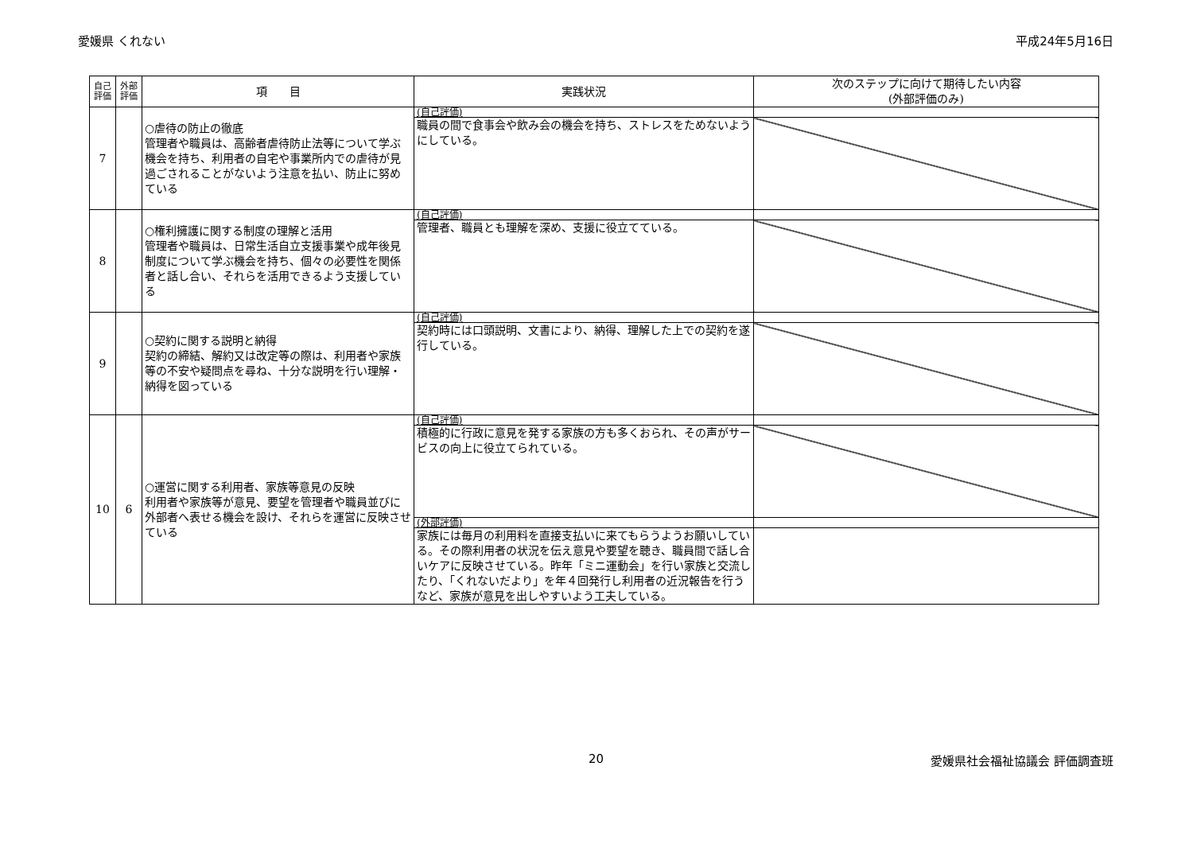愛媛県 くれない 平成24年5月16日
| 自己 評価 | 外部 評価 | 項 目 | 実践状況 | 次のステップに向けて期待したい内容 (外部評価のみ) |
| --- | --- | --- | --- | --- |
| 7 | | ○虐待の防止の徹底 管理者や職員は、高齢者虐待防止法等について学ぶ機会を持ち、利用者の自宅や事業所内での虐待が見過ごされることがないよう注意を払い、防止に努めている | (自己評価) | |
| | | | 職員の間で食事会や飲み会の機会を持ち、ストレスをためないようにしている。 | |
| 8 | | ○権利擁護に関する制度の理解と活用 管理者や職員は、日常生活自立支援事業や成年後見制度について学ぶ機会を持ち、個々の必要性を関係者と話し合い、それらを活用できるよう支援している | (自己評価) | |
| | | | 管理者、職員とも理解を深め、支援に役立てている。 | |
| 9 | | ○契約に関する説明と納得 契約の締結、解約又は改定等の際は、利用者や家族等の不安や疑問点を尋ね、十分な説明を行い理解・納得を図っている | (自己評価) | |
| | | | 契約時には口頭説明、文書により、納得、理解した上での契約を遂行している。 | |
| 10 | 6 | ○運営に関する利用者、家族等意見の反映 利用者や家族等が意見、要望を管理者や職員並びに外部者へ表せる機会を設け、それらを運営に反映させている | (自己評価) | |
| | | | 積極的に行政に意見を発する家族の方も多くおられ、その声がサービスの向上に役立てられている。 | |
| | | | (外部評価) | |
| | | | 家族には毎月の利用料を直接支払いに来てもらうようお願いしている。その際利用者の状況を伝え意見や要望を聴き、職員間で話し合いケアに反映させている。昨年「ミニ運動会」を行い家族と交流したり、「くれないだより」を年４回発行し利用者の近況報告を行うなど、家族が意見を出しやすいよう工夫している。 | |
20 愛媛県社会福祉協議会 評価調査班